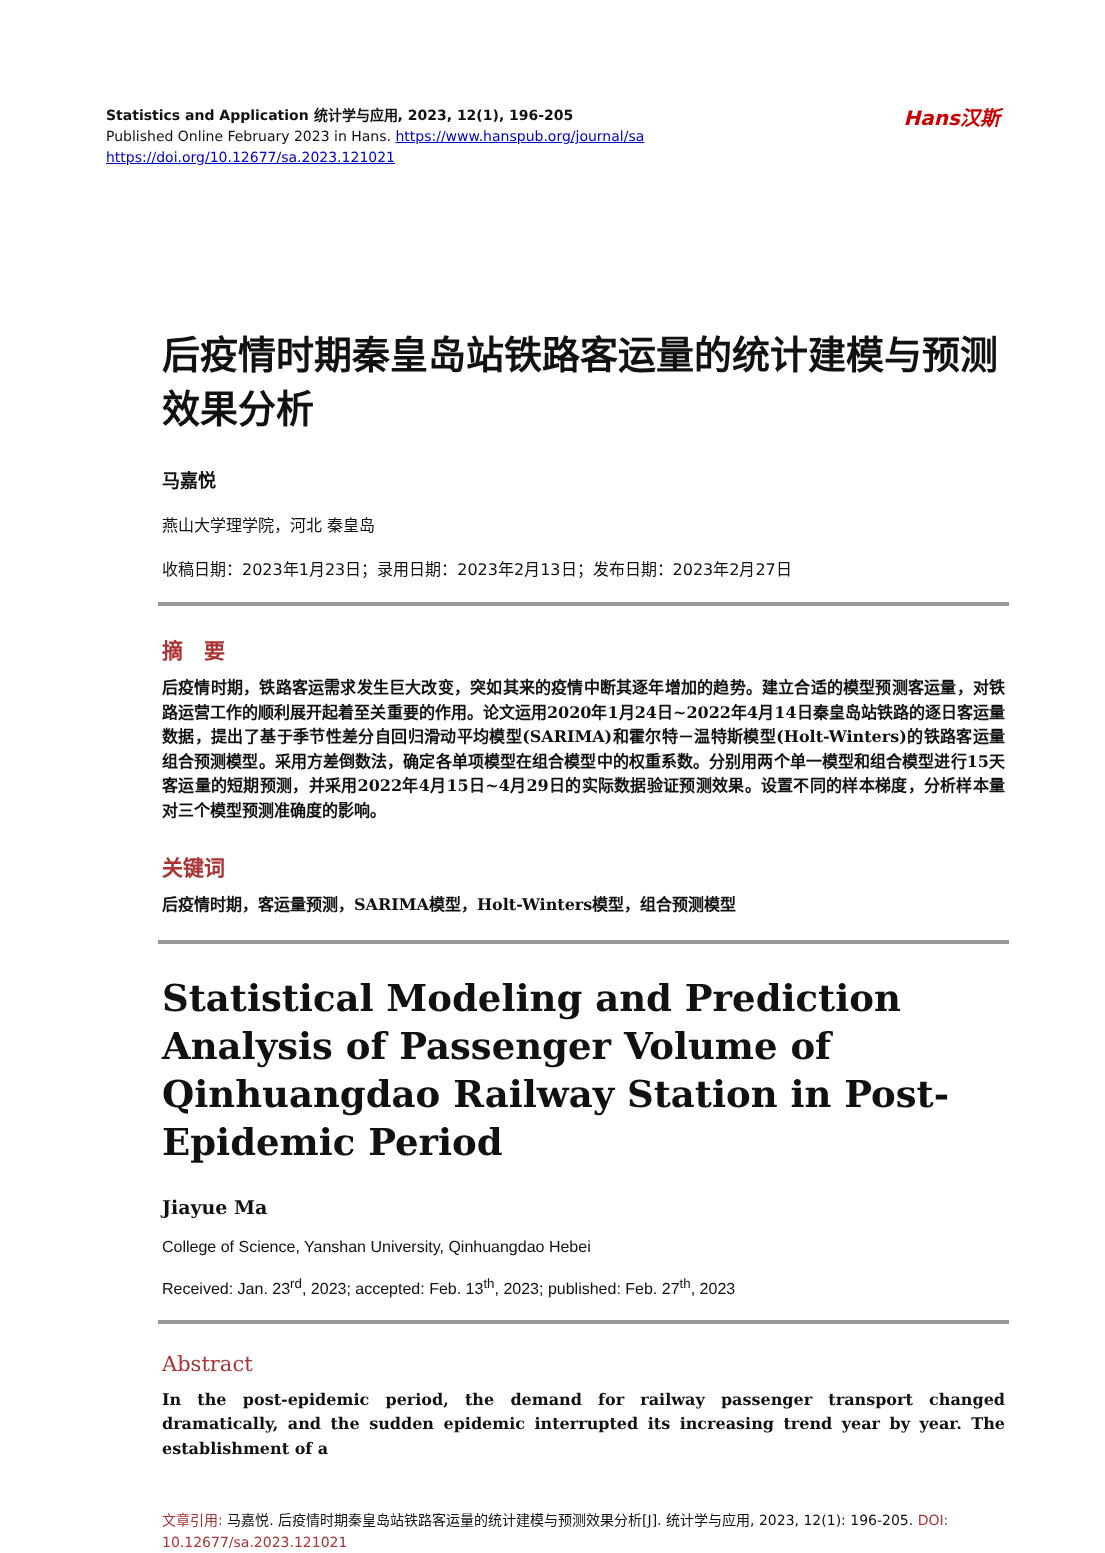Hans汉斯
Statistics and Application 统计学与应用, 2023, 12(1), 196-205
Published Online February 2023 in Hans. https://www.hanspub.org/journal/sa
https://doi.org/10.12677/sa.2023.121021
后疫情时期秦皇岛站铁路客运量的统计建模与预测效果分析
马嘉悦
燕山大学理学院，河北 秦皇岛
收稿日期：2023年1月23日；录用日期：2023年2月13日；发布日期：2023年2月27日
摘　要
后疫情时期，铁路客运需求发生巨大改变，突如其来的疫情中断其逐年增加的趋势。建立合适的模型预测客运量，对铁路运营工作的顺利展开起着至关重要的作用。论文运用2020年1月24日~2022年4月14日秦皇岛站铁路的逐日客运量数据，提出了基于季节性差分自回归滑动平均模型(SARIMA)和霍尔特－温特斯模型(Holt-Winters)的铁路客运量组合预测模型。采用方差倒数法，确定各单项模型在组合模型中的权重系数。分别用两个单一模型和组合模型进行15天客运量的短期预测，并采用2022年4月15日~4月29日的实际数据验证预测效果。设置不同的样本梯度，分析样本量对三个模型预测准确度的影响。
关键词
后疫情时期，客运量预测，SARIMA模型，Holt-Winters模型，组合预测模型
Statistical Modeling and Prediction Analysis of Passenger Volume of Qinhuangdao Railway Station in Post-Epidemic Period
Jiayue Ma
College of Science, Yanshan University, Qinhuangdao Hebei
Received: Jan. 23<sup>rd</sup>, 2023; accepted: Feb. 13<sup>th</sup>, 2023; published: Feb. 27<sup>th</sup>, 2023
Abstract
In the post-epidemic period, the demand for railway passenger transport changed dramatically, and the sudden epidemic interrupted its increasing trend year by year. The establishment of a
文章引用: 马嘉悦. 后疫情时期秦皇岛站铁路客运量的统计建模与预测效果分析[J]. 统计学与应用, 2023, 12(1): 196-205. DOI: 10.12677/sa.2023.121021